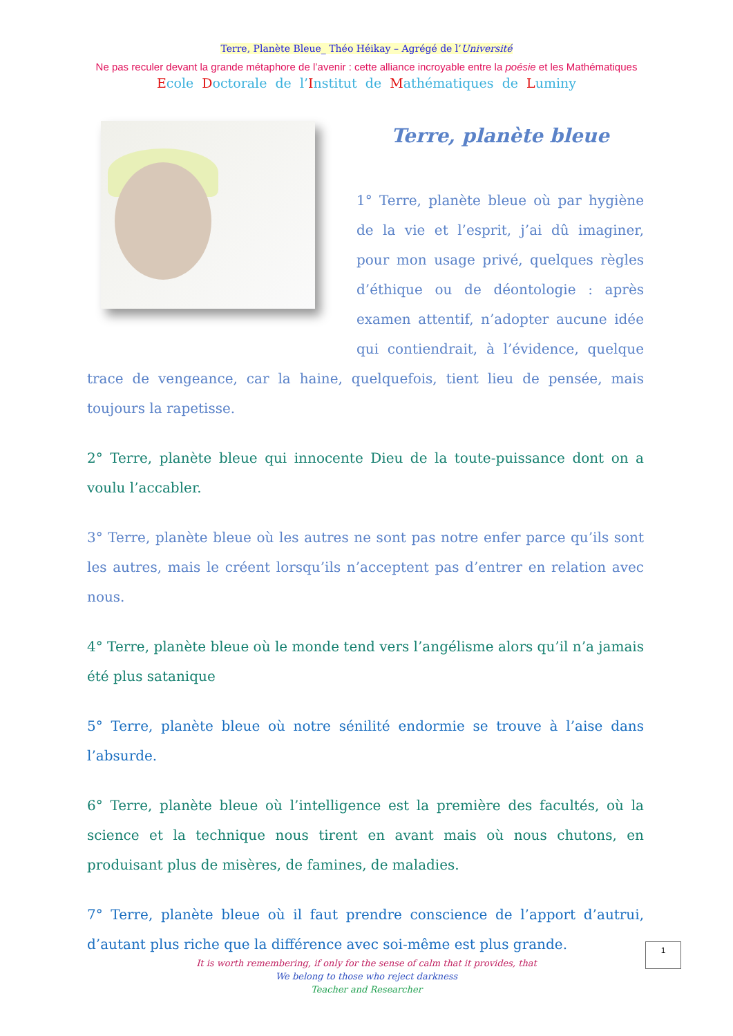Terre, Planète Bleue_ Théo Héikay – Agrégé de l’Université
Ne pas reculer devant la grande métaphore de l’avenir : cette alliance incroyable entre la poésie et les Mathématiques
Ecole Doctorale de l’Institut de Mathématiques de Luminy
Terre, planète bleue
1° Terre, planète bleue où par hygiène de la vie et l’esprit, j’ai dû imaginer, pour mon usage privé, quelques règles d’éthique ou de déontologie : après examen attentif, n’adopter aucune idée qui contiendrait, à l’évidence, quelque trace de vengeance, car la haine, quelquefois, tient lieu de pensée, mais toujours la rapetisse.
2° Terre, planète bleue qui innocente Dieu de la toute-puissance dont on a voulu l’accabler.
3° Terre, planète bleue où les autres ne sont pas notre enfer parce qu’ils sont les autres, mais le créent lorsqu’ils n’acceptent pas d’entrer en relation avec nous.
4° Terre, planète bleue où le monde tend vers l’angélisme alors qu’il n’a jamais été plus satanique
5° Terre, planète bleue où notre sénilité endormie se trouve à l’aise dans l’absurde.
6° Terre, planète bleue où l’intelligence est la première des facultés, où la science et la technique nous tirent en avant mais où nous chutons, en produisant plus de misères, de famines, de maladies.
7° Terre, planète bleue où il faut prendre conscience de l’apport d’autrui, d’autant plus riche que la différence avec soi-même est plus grande.
1
It is worth remembering, if only for the sense of calm that it provides, that
We belong to those who reject darkness
Teacher and Researcher